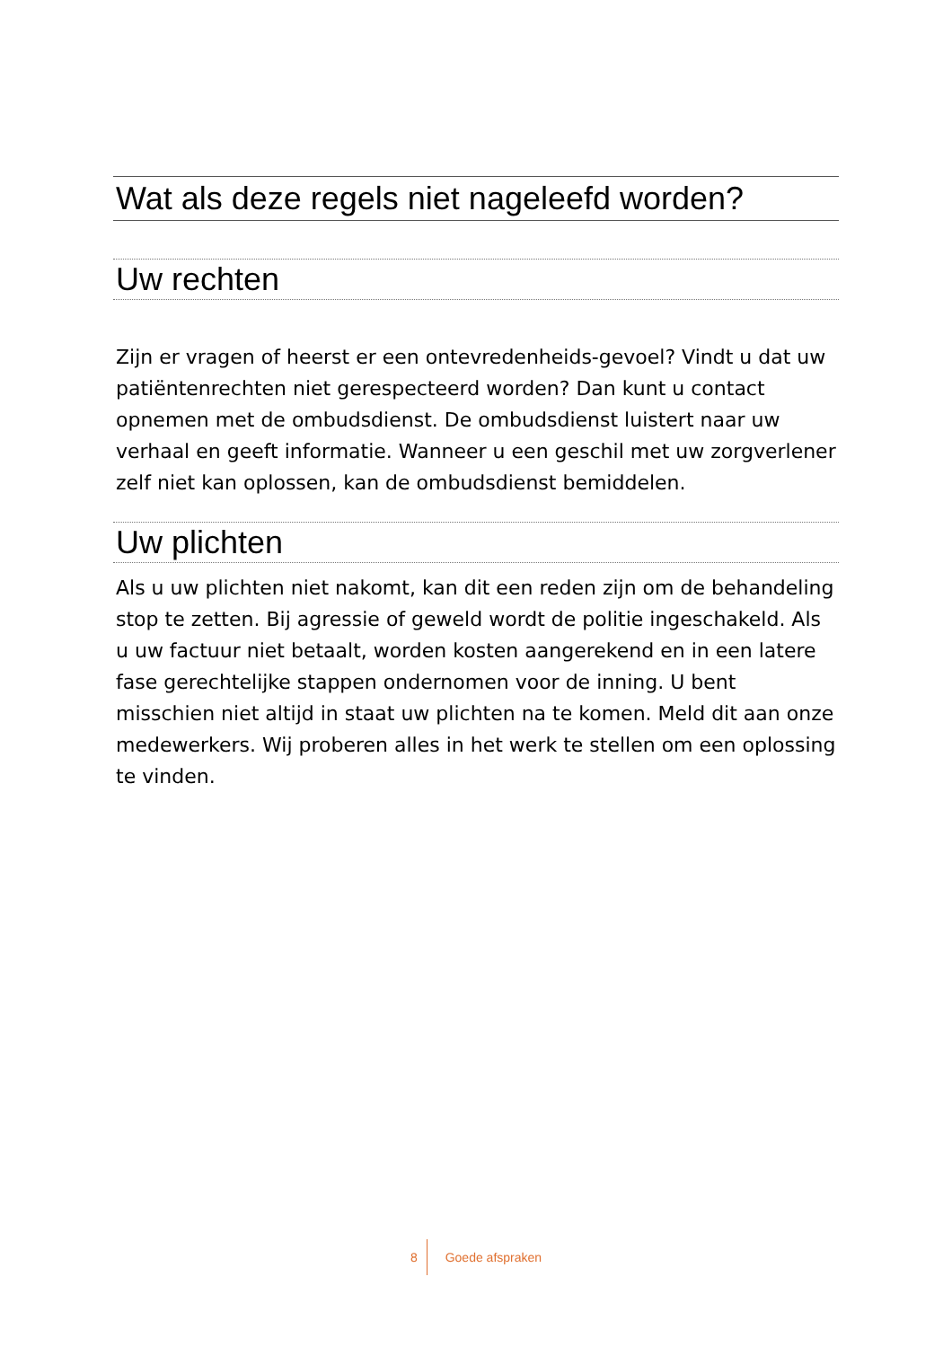Wat als deze regels niet nageleefd worden?
Uw rechten
Zijn er vragen of heerst er een ontevredenheids-gevoel? Vindt u dat uw patiëntenrechten niet gerespecteerd worden? Dan kunt u contact opnemen met de ombudsdienst. De ombudsdienst luistert naar uw verhaal en geeft informatie. Wanneer u een geschil met uw zorgverlener zelf niet kan oplossen, kan de ombudsdienst bemiddelen.
Uw plichten
Als u uw plichten niet nakomt, kan dit een reden zijn om de behandeling stop te zetten. Bij agressie of geweld wordt de politie ingeschakeld. Als u uw factuur niet betaalt, worden kosten aangerekend en in een latere fase gerechtelijke stappen ondernomen voor de inning. U bent misschien niet altijd in staat uw plichten na te komen. Meld dit aan onze medewerkers. Wij proberen alles in het werk te stellen om een oplossing te vinden.
8 Goede afspraken